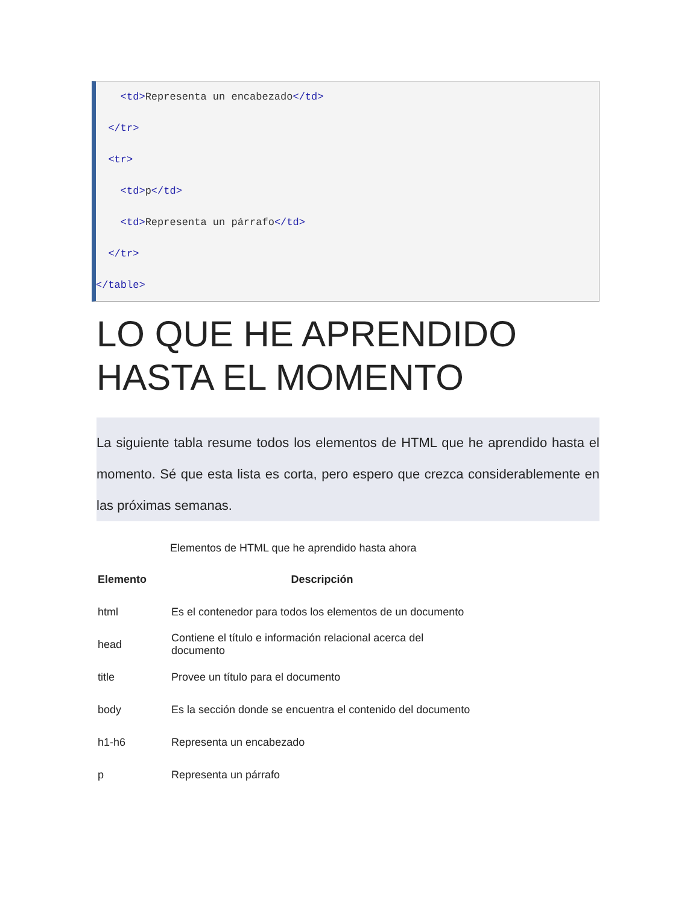<td>Representa un encabezado</td>
</tr>
<tr>
<td>p</td>
<td>Representa un párrafo</td>
</tr>
</table>
LO QUE HE APRENDIDO HASTA EL MOMENTO
La siguiente tabla resume todos los elementos de HTML que he aprendido hasta el momento. Sé que esta lista es corta, pero espero que crezca considerablemente en las próximas semanas.
Elementos de HTML que he aprendido hasta ahora
| Elemento | Descripción |
| --- | --- |
| html | Es el contenedor para todos los elementos de un documento |
| head | Contiene el título e información relacional acerca del documento |
| title | Provee un título para el documento |
| body | Es la sección donde se encuentra el contenido del documento |
| h1-h6 | Representa un encabezado |
| p | Representa un párrafo |